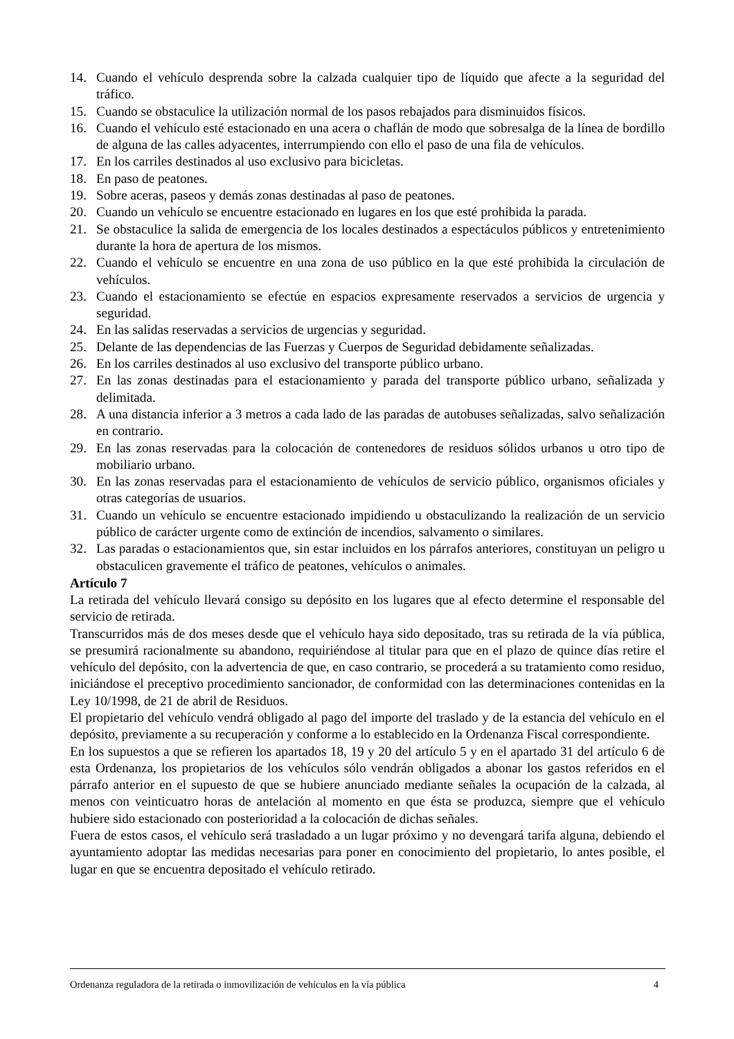14. Cuando el vehículo desprenda sobre la calzada cualquier tipo de líquido que afecte a la seguridad del tráfico.
15. Cuando se obstaculice la utilización normal de los pasos rebajados para disminuidos físicos.
16. Cuando el vehículo esté estacionado en una acera o chaflán de modo que sobresalga de la línea de bordillo de alguna de las calles adyacentes, interrumpiendo con ello el paso de una fila de vehículos.
17. En los carriles destinados al uso exclusivo para bicicletas.
18. En paso de peatones.
19. Sobre aceras, paseos y demás zonas destinadas al paso de peatones.
20. Cuando un vehículo se encuentre estacionado en lugares en los que esté prohibida la parada.
21. Se obstaculice la salida de emergencia de los locales destinados a espectáculos públicos y entretenimiento durante la hora de apertura de los mismos.
22. Cuando el vehículo se encuentre en una zona de uso público en la que esté prohibida la circulación de vehículos.
23. Cuando el estacionamiento se efectúe en espacios expresamente reservados a servicios de urgencia y seguridad.
24. En las salidas reservadas a servicios de urgencias y seguridad.
25. Delante de las dependencias de las Fuerzas y Cuerpos de Seguridad debidamente señalizadas.
26. En los carriles destinados al uso exclusivo del transporte público urbano.
27. En las zonas destinadas para el estacionamiento y parada del transporte público urbano, señalizada y delimitada.
28. A una distancia inferior a 3 metros a cada lado de las paradas de autobuses señalizadas, salvo señalización en contrario.
29. En las zonas reservadas para la colocación de contenedores de residuos sólidos urbanos u otro tipo de mobiliario urbano.
30. En las zonas reservadas para el estacionamiento de vehículos de servicio público, organismos oficiales y otras categorías de usuarios.
31. Cuando un vehículo se encuentre estacionado impidiendo u obstaculizando la realización de un servicio público de carácter urgente como de extinción de incendios, salvamento o similares.
32. Las paradas o estacionamientos que, sin estar incluidos en los párrafos anteriores, constituyan un peligro u obstaculicen gravemente el tráfico de peatones, vehículos o animales.
Artículo 7
La retirada del vehículo llevará consigo su depósito en los lugares que al efecto determine el responsable del servicio de retirada.
Transcurridos más de dos meses desde que el vehículo haya sido depositado, tras su retirada de la vía pública, se presumirá racionalmente su abandono, requiriéndose al titular para que en el plazo de quince días retire el vehículo del depósito, con la advertencia de que, en caso contrario, se procederá a su tratamiento como residuo, iniciándose el preceptivo procedimiento sancionador, de conformidad con las determinaciones contenidas en la Ley 10/1998, de 21 de abril de Residuos.
El propietario del vehículo vendrá obligado al pago del importe del traslado y de la estancia del vehículo en el depósito, previamente a su recuperación y conforme a lo establecido en la Ordenanza Fiscal correspondiente.
En los supuestos a que se refieren los apartados 18, 19 y 20 del artículo 5 y en el apartado 31 del artículo 6 de esta Ordenanza, los propietarios de los vehículos sólo vendrán obligados a abonar los gastos referidos en el párrafo anterior en el supuesto de que se hubiere anunciado mediante señales la ocupación de la calzada, al menos con veinticuatro horas de antelación al momento en que ésta se produzca, siempre que el vehículo hubiere sido estacionado con posterioridad a la colocación de dichas señales.
Fuera de estos casos, el vehículo será trasladado a un lugar próximo y no devengará tarifa alguna, debiendo el ayuntamiento adoptar las medidas necesarias para poner en conocimiento del propietario, lo antes posible, el lugar en que se encuentra depositado el vehículo retirado.
Ordenanza reguladora de la retirada o inmovilización de vehículos en la vía pública 4